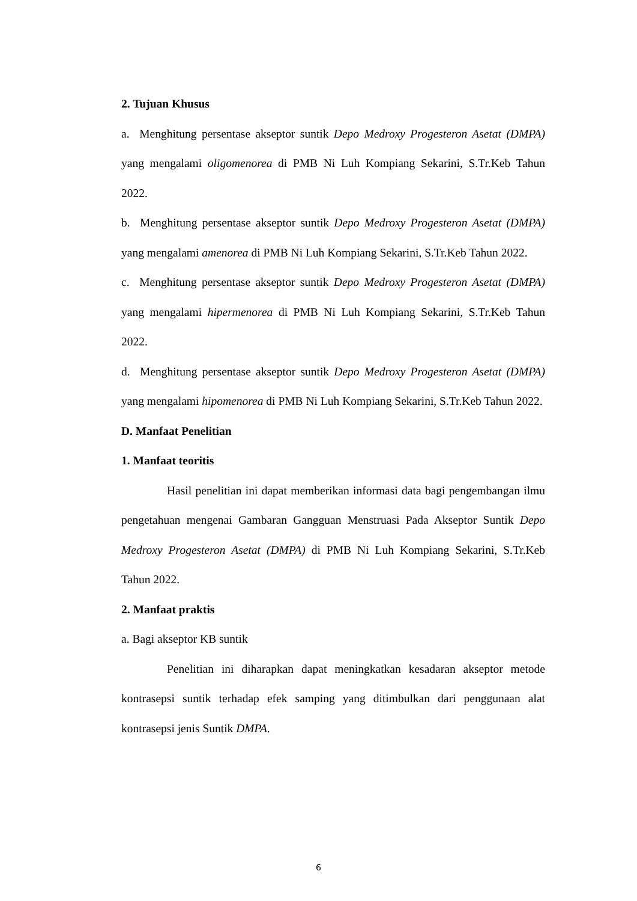2. Tujuan Khusus
a. Menghitung persentase akseptor suntik Depo Medroxy Progesteron Asetat (DMPA) yang mengalami oligomenorea di PMB Ni Luh Kompiang Sekarini, S.Tr.Keb Tahun 2022.
b. Menghitung persentase akseptor suntik Depo Medroxy Progesteron Asetat (DMPA) yang mengalami amenorea di PMB Ni Luh Kompiang Sekarini, S.Tr.Keb Tahun 2022.
c. Menghitung persentase akseptor suntik Depo Medroxy Progesteron Asetat (DMPA) yang mengalami hipermenorea di PMB Ni Luh Kompiang Sekarini, S.Tr.Keb Tahun 2022.
d. Menghitung persentase akseptor suntik Depo Medroxy Progesteron Asetat (DMPA) yang mengalami hipomenorea di PMB Ni Luh Kompiang Sekarini, S.Tr.Keb Tahun 2022.
D. Manfaat Penelitian
1. Manfaat teoritis
Hasil penelitian ini dapat memberikan informasi data bagi pengembangan ilmu pengetahuan mengenai Gambaran Gangguan Menstruasi Pada Akseptor Suntik Depo Medroxy Progesteron Asetat (DMPA) di PMB Ni Luh Kompiang Sekarini, S.Tr.Keb Tahun 2022.
2. Manfaat praktis
a. Bagi akseptor KB suntik
Penelitian ini diharapkan dapat meningkatkan kesadaran akseptor metode kontrasepsi suntik terhadap efek samping yang ditimbulkan dari penggunaan alat kontrasepsi jenis Suntik DMPA.
6